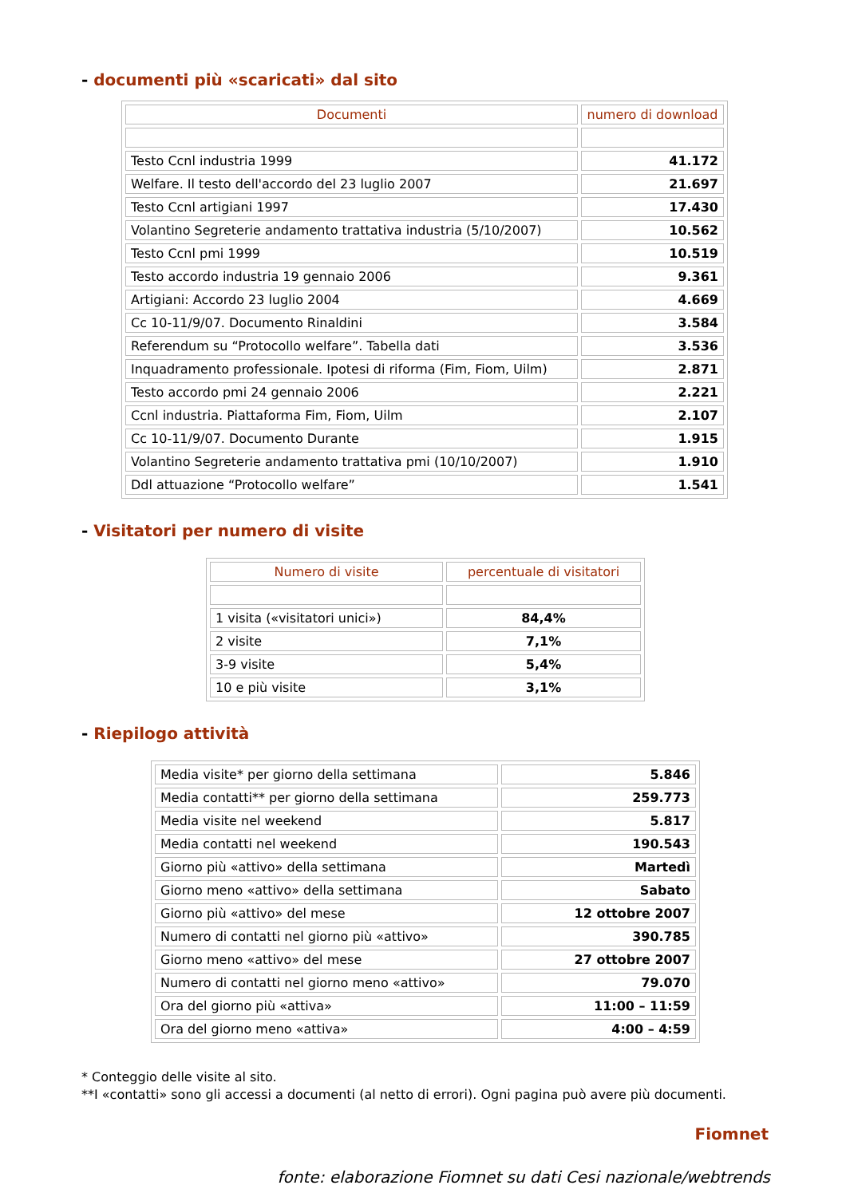- documenti più «scaricati» dal sito
| Documenti | numero di download |
| --- | --- |
| Testo Ccnl industria 1999 | 41.172 |
| Welfare. Il testo dell'accordo del 23 luglio 2007 | 21.697 |
| Testo Ccnl artigiani 1997 | 17.430 |
| Volantino Segreterie andamento trattativa industria (5/10/2007) | 10.562 |
| Testo Ccnl pmi 1999 | 10.519 |
| Testo accordo industria 19 gennaio 2006 | 9.361 |
| Artigiani: Accordo 23 luglio 2004 | 4.669 |
| Cc 10-11/9/07. Documento Rinaldini | 3.584 |
| Referendum su “Protocollo welfare”. Tabella dati | 3.536 |
| Inquadramento professionale. Ipotesi di riforma (Fim, Fiom, Uilm) | 2.871 |
| Testo accordo pmi 24 gennaio 2006 | 2.221 |
| Ccnl industria. Piattaforma Fim, Fiom, Uilm | 2.107 |
| Cc 10-11/9/07. Documento Durante | 1.915 |
| Volantino Segreterie andamento trattativa pmi (10/10/2007) | 1.910 |
| Ddl attuazione “Protocollo welfare” | 1.541 |
- Visitatori per numero di visite
| Numero di visite | percentuale di visitatori |
| --- | --- |
| 1 visita («visitatori unici») | 84,4% |
| 2 visite | 7,1% |
| 3-9 visite | 5,4% |
| 10 e più visite | 3,1% |
- Riepilogo attività
| Media visite* per giorno della settimana | 5.846 |
| Media contatti** per giorno della settimana | 259.773 |
| Media visite nel weekend | 5.817 |
| Media contatti nel weekend | 190.543 |
| Giorno più «attivo» della settimana | Martedì |
| Giorno meno «attivo» della settimana | Sabato |
| Giorno più «attivo» del mese | 12 ottobre 2007 |
| Numero di contatti nel giorno più «attivo» | 390.785 |
| Giorno meno «attivo» del mese | 27 ottobre 2007 |
| Numero di contatti nel giorno meno «attivo» | 79.070 |
| Ora del giorno più «attiva» | 11:00 – 11:59 |
| Ora del giorno meno «attiva» | 4:00 – 4:59 |
* Conteggio delle visite al sito.
**I «contatti» sono gli accessi a documenti (al netto di errori). Ogni pagina può avere più documenti.
Fiomnet
fonte: elaborazione Fiomnet su dati Cesi nazionale/webtrends